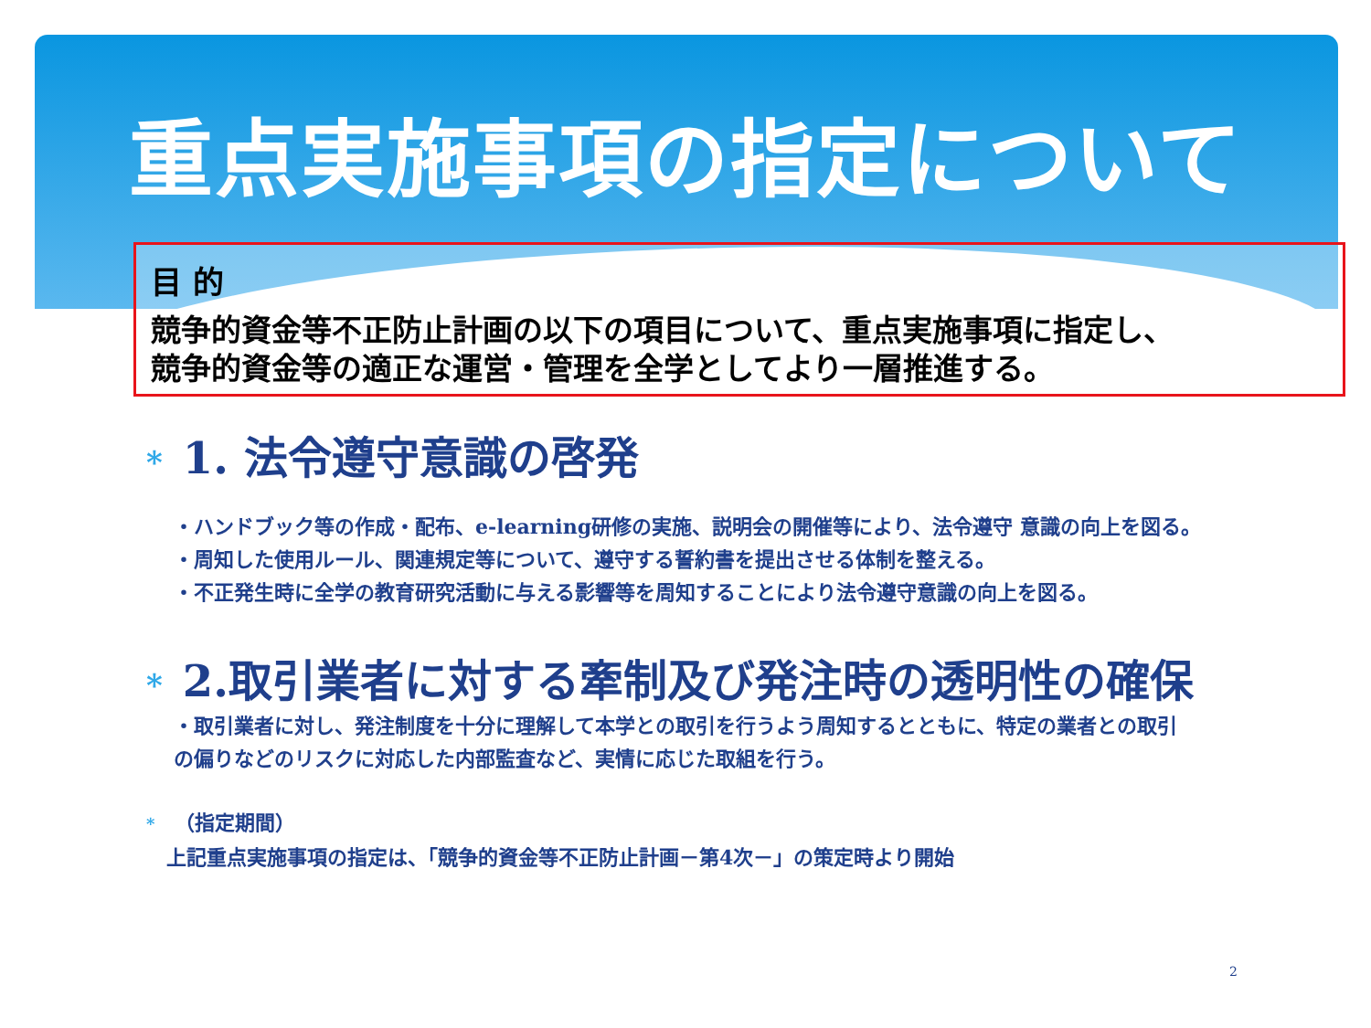重点実施事項の指定について
目 的
競争的資金等不正防止計画の以下の項目について、重点実施事項に指定し、
競争的資金等の適正な運営・管理を全学としてより一層推進する。
* 1. 法令遵守意識の啓発
・ハンドブック等の作成・配布、e-learning研修の実施、説明会の開催等により、法令遵守 意識の向上を図る。
・周知した使用ルール、関連規定等について、遵守する誓約書を提出させる体制を整える。
・不正発生時に全学の教育研究活動に与える影響等を周知することにより法令遵守意識の向上を図る。
* 2.取引業者に対する牽制及び発注時の透明性の確保
・取引業者に対し、発注制度を十分に理解して本学との取引を行うよう周知するとともに、特定の業者との取引
の偏りなどのリスクに対応した内部監査など、実情に応じた取組を行う。
* （指定期間）
　上記重点実施事項の指定は、「競争的資金等不正防止計画－第4次－」の策定時より開始
2